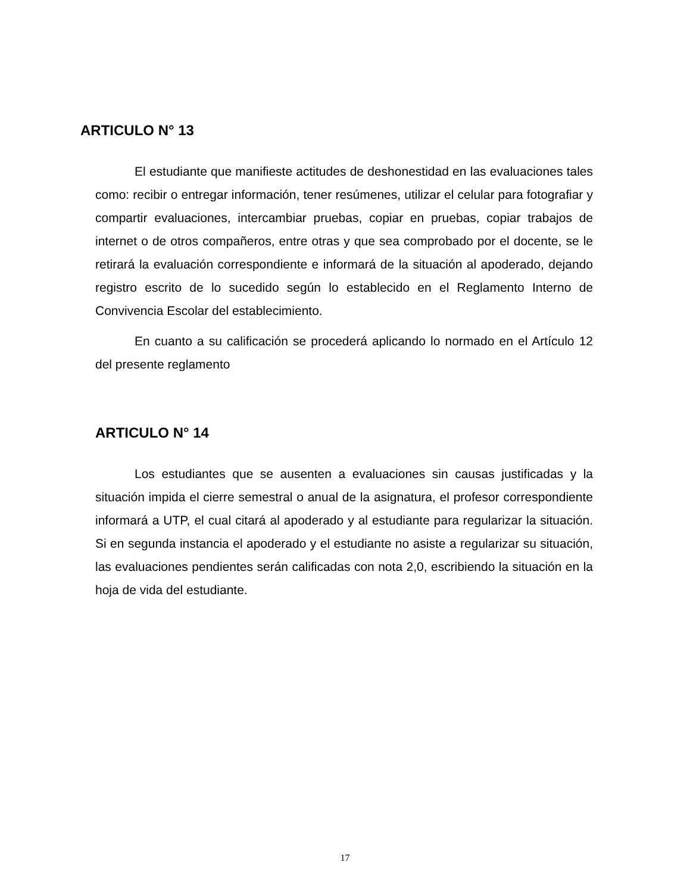ARTICULO N° 13
El estudiante que manifieste actitudes de deshonestidad en las evaluaciones tales como: recibir o entregar información, tener resúmenes, utilizar el celular para fotografiar y compartir evaluaciones, intercambiar pruebas, copiar en pruebas, copiar trabajos de internet o de otros compañeros, entre otras y que sea comprobado por el docente, se le retirará la evaluación correspondiente e informará de la situación al apoderado, dejando registro escrito de lo sucedido según lo establecido en el Reglamento Interno de Convivencia Escolar del establecimiento.
En cuanto a su calificación se procederá aplicando lo normado en el Artículo 12 del presente reglamento
ARTICULO N° 14
Los estudiantes que se ausenten a evaluaciones sin causas justificadas y la situación impida el cierre semestral o anual de la asignatura, el profesor correspondiente informará a UTP, el cual citará al apoderado y al estudiante para regularizar la situación. Si en segunda instancia el apoderado y el estudiante no asiste a regularizar su situación, las evaluaciones pendientes serán calificadas con nota 2,0, escribiendo la situación en la hoja de vida del estudiante.
17